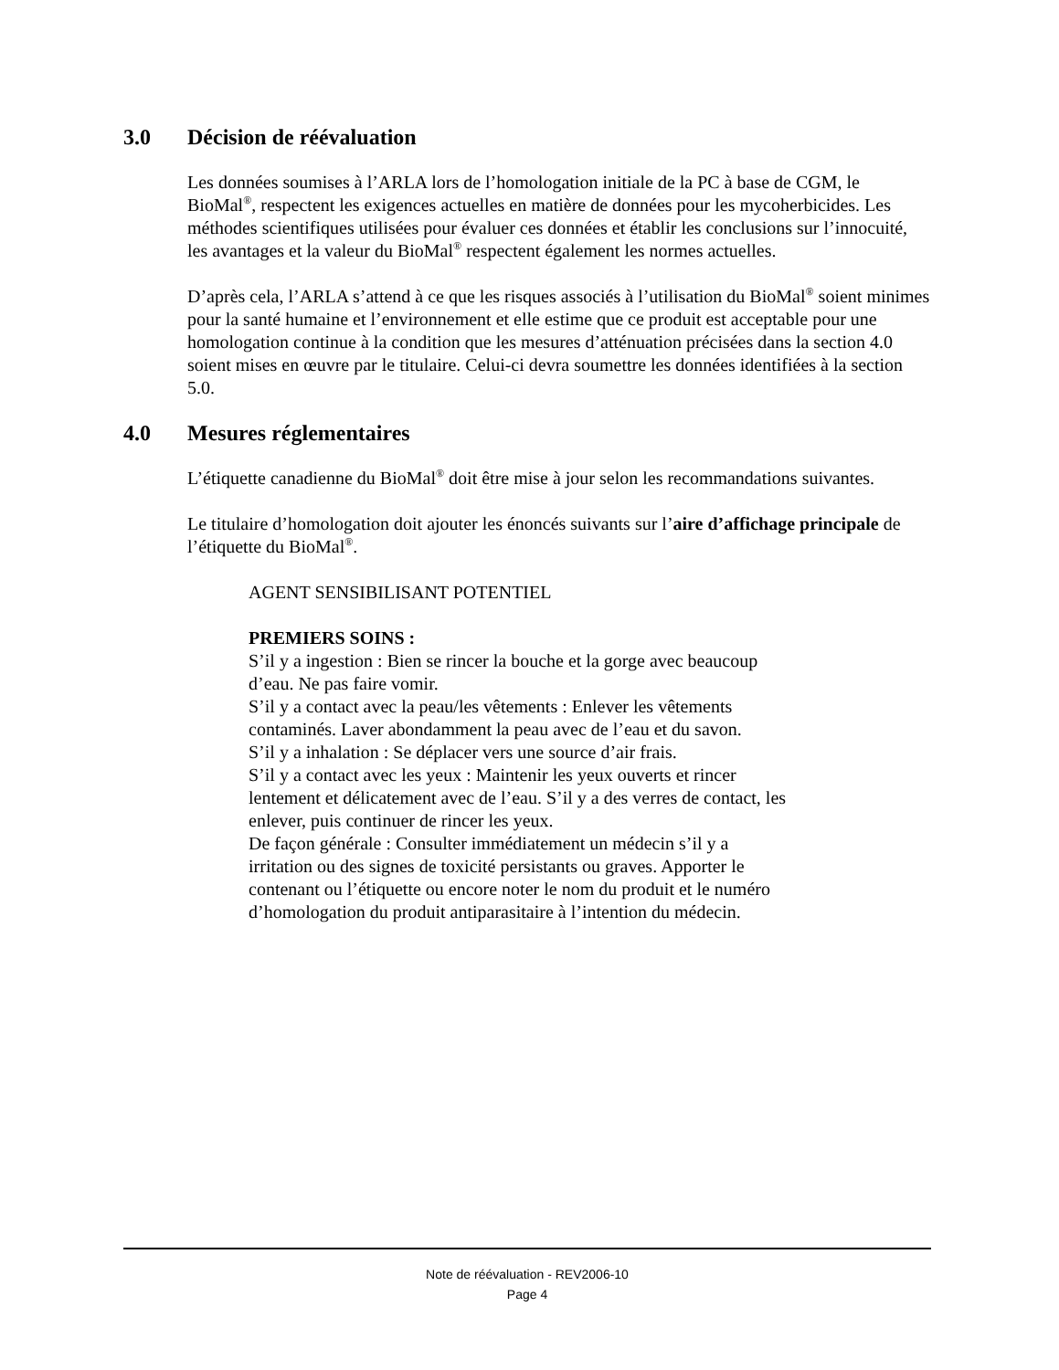3.0 Décision de réévaluation
Les données soumises à l’ARLA lors de l’homologation initiale de la PC à base de CGM, le BioMal<sup>®</sup>, respectent les exigences actuelles en matière de données pour les mycoherbicides. Les méthodes scientifiques utilisées pour évaluer ces données et établir les conclusions sur l’innocuité, les avantages et la valeur du BioMal<sup>®</sup> respectent également les normes actuelles.
D’après cela, l’ARLA s’attend à ce que les risques associés à l’utilisation du BioMal<sup>®</sup> soient minimes pour la santé humaine et l’environnement et elle estime que ce produit est acceptable pour une homologation continue à la condition que les mesures d’atténuation précisées dans la section 4.0 soient mises en œuvre par le titulaire. Celui-ci devra soumettre les données identifiées à la section 5.0.
4.0 Mesures réglementaires
L’étiquette canadienne du BioMal<sup>®</sup> doit être mise à jour selon les recommandations suivantes.
Le titulaire d’homologation doit ajouter les énoncés suivants sur l’aire d’affichage principale de l’étiquette du BioMal<sup>®</sup>.
AGENT SENSIBILISANT POTENTIEL
PREMIERS SOINS :
S’il y a ingestion : Bien se rincer la bouche et la gorge avec beaucoup
d’eau. Ne pas faire vomir.
S’il y a contact avec la peau/les vêtements : Enlever les vêtements
contaminés. Laver abondamment la peau avec de l’eau et du savon.
S’il y a inhalation : Se déplacer vers une source d’air frais.
S’il y a contact avec les yeux : Maintenir les yeux ouverts et rincer
lentement et délicatement avec de l’eau. S’il y a des verres de contact, les
enlever, puis continuer de rincer les yeux.
De façon générale : Consulter immédiatement un médecin s’il y a
irritation ou des signes de toxicité persistants ou graves. Apporter le
contenant ou l’étiquette ou encore noter le nom du produit et le numéro
d’homologation du produit antiparasitaire à l’intention du médecin.
Note de réévaluation - REV2006-10
Page 4